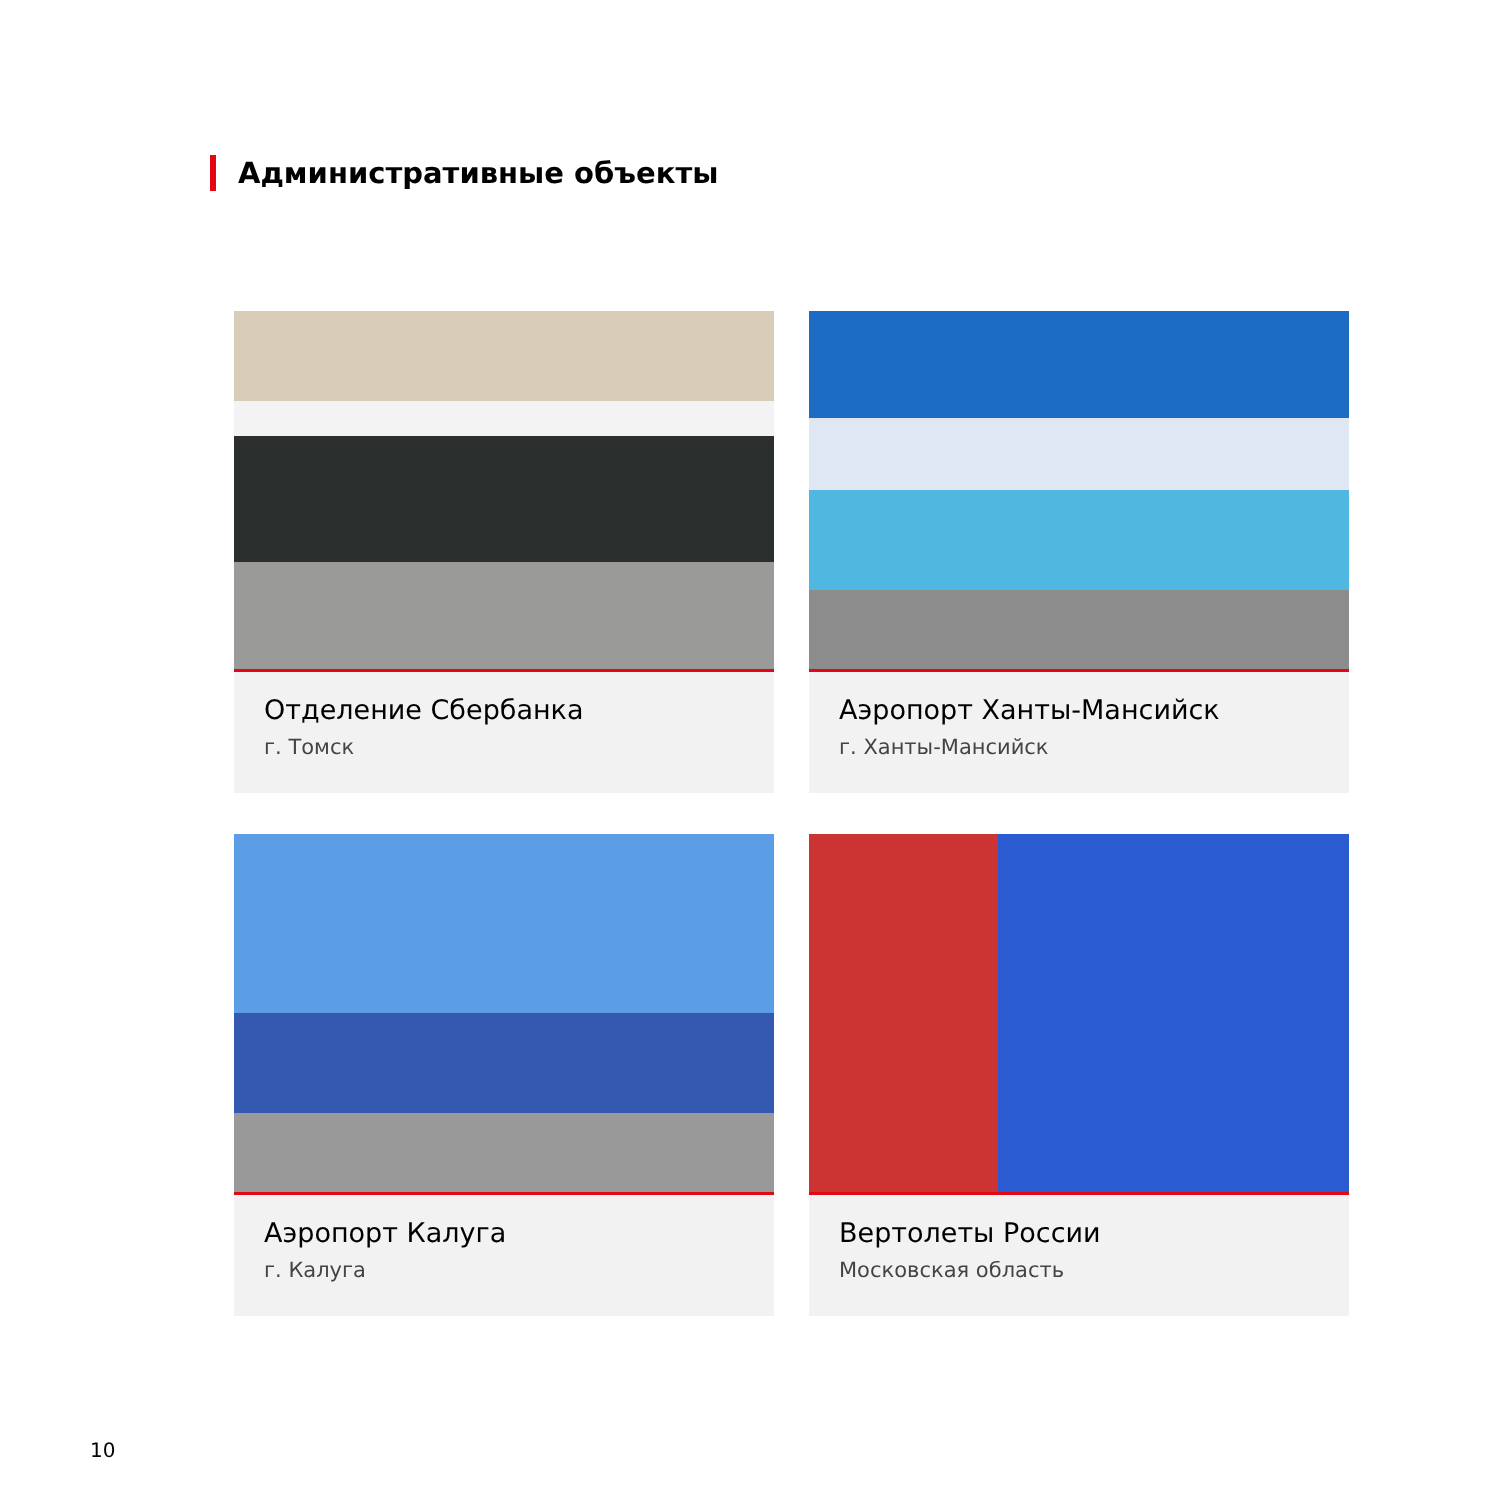Административные объекты
Отделение Сбербанка
г. Томск
Аэропорт Ханты-Мансийск
г. Ханты-Мансийск
Аэропорт Калуга
г. Калуга
Вертолеты России
Московская область
10